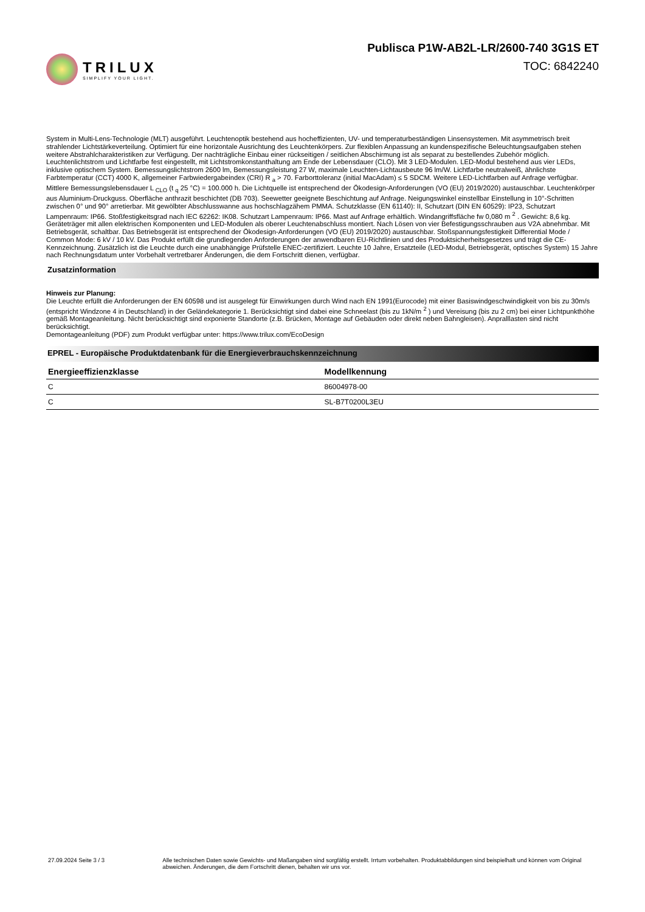TRILUX
SIMPLIFY YOUR LIGHT.
Publisca P1W-AB2L-LR/2600-740 3G1S ET
TOC: 6842240
System in Multi-Lens-Technologie (MLT) ausgeführt. Leuchtenoptik bestehend aus hocheffizienten, UV- und temperaturbeständigen Linsensystemen. Mit asymmetrisch breit strahlender Lichtstärkeverteilung. Optimiert für eine horizontale Ausrichtung des Leuchtenkörpers. Zur flexiblen Anpassung an kundenspezifische Beleuchtungsaufgaben stehen weitere Abstrahlcharakteristiken zur Verfügung. Der nachträgliche Einbau einer rückseitigen / seitlichen Abschirmung ist als separat zu bestellendes Zubehör möglich. Leuchtenlichtstrom und Lichtfarbe fest eingestellt, mit Lichtstromkonstanthaltung am Ende der Lebensdauer (CLO). Mit 3 LED-Modulen. LED-Modul bestehend aus vier LEDs, inklusive optischem System. Bemessungslichtstrom 2600 lm, Bemessungsleistung 27 W, maximale Leuchten-Lichtausbeute 96 lm/W. Lichtfarbe neutralweiß, ähnlichste Farbtemperatur (CCT) 4000 K, allgemeiner Farbwiedergabeindex (CRI) R <sub>a</sub> > 70. Farborttoleranz (initial MacAdam) ≤ 5 SDCM. Weitere LED-Lichtfarben auf Anfrage verfügbar. Mittlere Bemessungslebensdauer L <sub>CLO</sub> (t <sub>q</sub> 25 °C) = 100.000 h. Die Lichtquelle ist entsprechend der Ökodesign-Anforderungen (VO (EU) 2019/2020) austauschbar. Leuchtenkörper aus Aluminium-Druckguss. Oberfläche anthrazit beschichtet (DB 703). Seewetter geeignete Beschichtung auf Anfrage. Neigungswinkel einstellbar Einstellung in 10°-Schritten zwischen 0° und 90° arretierbar. Mit gewölbter Abschlusswanne aus hochschlagzähem PMMA. Schutzklasse (EN 61140): II, Schutzart (DIN EN 60529): IP23, Schutzart Lampenraum: IP66. Stoßfestigkeitsgrad nach IEC 62262: IK08. Schutzart Lampenraum: IP66. Mast auf Anfrage erhältlich. Windangriffsfläche fw 0,080 m <sup>2</sup> . Gewicht: 8,6 kg. Geräteträger mit allen elektrischen Komponenten und LED-Modulen als oberer Leuchtenabschluss montiert. Nach Lösen von vier Befestigungsschrauben aus V2A abnehmbar. Mit Betriebsgerät, schaltbar. Das Betriebsgerät ist entsprechend der Ökodesign-Anforderungen (VO (EU) 2019/2020) austauschbar. Stoßspannungsfestigkeit Differential Mode / Common Mode: 6 kV / 10 kV. Das Produkt erfüllt die grundlegenden Anforderungen der anwendbaren EU-Richtlinien und des Produktsicherheitsgesetzes und trägt die CE-Kennzeichnung. Zusätzlich ist die Leuchte durch eine unabhängige Prüfstelle ENEC-zertifiziert. Leuchte 10 Jahre, Ersatzteile (LED-Modul, Betriebsgerät, optisches System) 15 Jahre nach Rechnungsdatum unter Vorbehalt vertretbarer Änderungen, die dem Fortschritt dienen, verfügbar.
Zusatzinformation
Hinweis zur Planung:
Die Leuchte erfüllt die Anforderungen der EN 60598 und ist ausgelegt für Einwirkungen durch Wind nach EN 1991(Eurocode) mit einer Basiswindgeschwindigkeit von bis zu 30m/s (entspricht Windzone 4 in Deutschland) in der Geländekategorie 1. Berücksichtigt sind dabei eine Schneelast (bis zu 1kN/m <sup>2</sup> ) und Vereisung (bis zu 2 cm) bei einer Lichtpunkthöhe gemäß Montageanleitung. Nicht berücksichtigt sind exponierte Standorte (z.B. Brücken, Montage auf Gebäuden oder direkt neben Bahngleisen). Anpralllasten sind nicht berücksichtigt.
Demontageanleitung (PDF) zum Produkt verfügbar unter: https://www.trilux.com/EcoDesign
EPREL - Europäische Produktdatenbank für die Energieverbrauchskennzeichnung
| Energieeffizienzklasse | Modellkennung |
| --- | --- |
| C | 86004978-00 |
| C | SL-B7T0200L3EU |
27.09.2024 Seite 3 / 3 Alle technischen Daten sowie Gewichts- und Maßangaben sind sorgfältig erstellt. Irrtum vorbehalten. Produktabbildungen sind beispielhaft und können vom Original abweichen. Änderungen, die dem Fortschritt dienen, behalten wir uns vor.